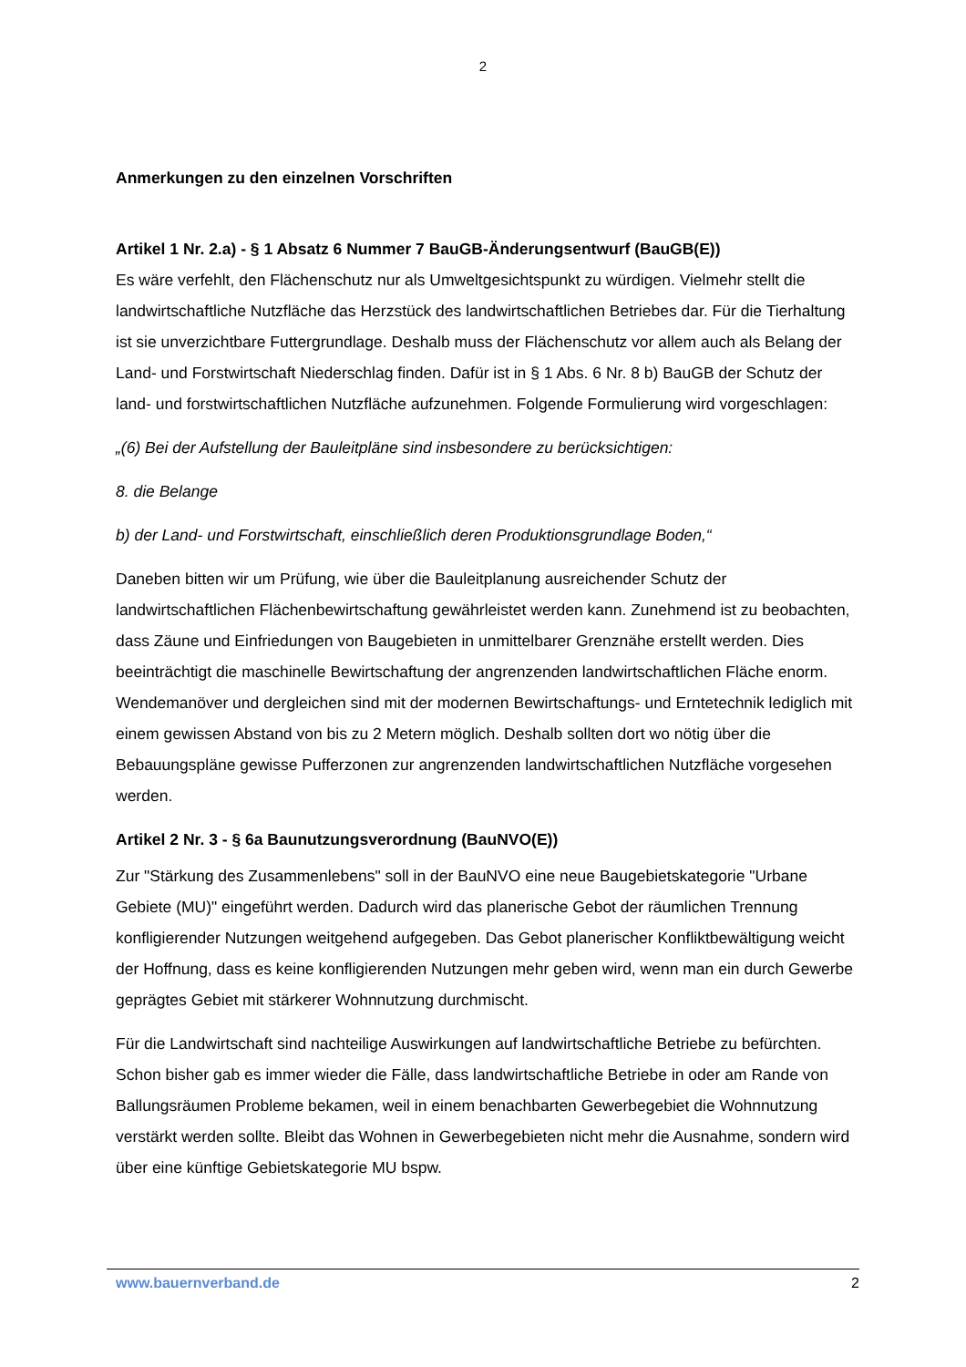2
Anmerkungen zu den einzelnen Vorschriften
Artikel 1 Nr. 2.a) - § 1 Absatz 6 Nummer 7 BauGB-Änderungsentwurf (BauGB(E))
Es wäre verfehlt, den Flächenschutz nur als Umweltgesichtspunkt zu würdigen. Vielmehr stellt die landwirtschaftliche Nutzfläche das Herzstück des landwirtschaftlichen Betriebes dar. Für die Tierhaltung ist sie unverzichtbare Futtergrundlage. Deshalb muss der Flächenschutz vor allem auch als Belang der Land- und Forstwirtschaft Niederschlag finden. Dafür ist in § 1 Abs. 6 Nr. 8 b) BauGB der Schutz der land- und forstwirtschaftlichen Nutzfläche aufzunehmen. Folgende Formulierung wird vorgeschlagen:
„(6) Bei der Aufstellung der Bauleitpläne sind insbesondere zu berücksichtigen:
8. die Belange
b) der Land- und Forstwirtschaft, einschließlich deren Produktionsgrundlage Boden,“
Daneben bitten wir um Prüfung, wie über die Bauleitplanung ausreichender Schutz der landwirtschaftlichen Flächenbewirtschaftung gewährleistet werden kann. Zunehmend ist zu beobachten, dass Zäune und Einfriedungen von Baugebieten in unmittelbarer Grenznähe erstellt werden. Dies beeinträchtigt die maschinelle Bewirtschaftung der angrenzenden landwirtschaftlichen Fläche enorm. Wendemanöver und dergleichen sind mit der modernen Bewirtschaftungs- und Erntetechnik lediglich mit einem gewissen Abstand von bis zu 2 Metern möglich. Deshalb sollten dort wo nötig über die Bebauungspläne gewisse Pufferzonen zur angrenzenden landwirtschaftlichen Nutzfläche vorgesehen werden.
Artikel 2 Nr. 3 - § 6a Baunutzungsverordnung (BauNVO(E))
Zur "Stärkung des Zusammenlebens" soll in der BauNVO eine neue Baugebietskategorie "Urbane Gebiete (MU)" eingeführt werden. Dadurch wird das planerische Gebot der räumlichen Trennung konfligierender Nutzungen weitgehend aufgegeben. Das Gebot planerischer Konfliktbewältigung weicht der Hoffnung, dass es keine konfligierenden Nutzungen mehr geben wird, wenn man ein durch Gewerbe geprägtes Gebiet mit stärkerer Wohnnutzung durchmischt.
Für die Landwirtschaft sind nachteilige Auswirkungen auf landwirtschaftliche Betriebe zu befürchten. Schon bisher gab es immer wieder die Fälle, dass landwirtschaftliche Betriebe in oder am Rande von Ballungsräumen Probleme bekamen, weil in einem benachbarten Gewerbegebiet die Wohnnutzung verstärkt werden sollte. Bleibt das Wohnen in Gewerbegebieten nicht mehr die Ausnahme, sondern wird über eine künftige Gebietskategorie MU bspw.
www.bauernverband.de 2